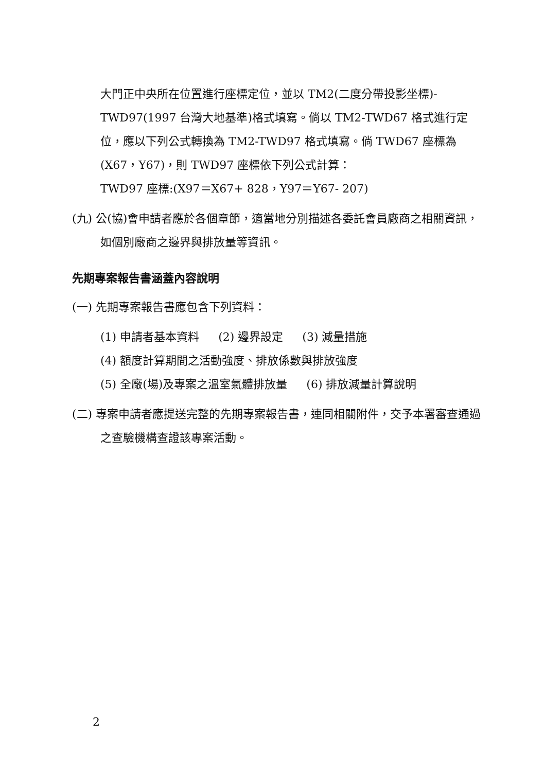大門正中央所在位置進行座標定位，並以 TM2(二度分帶投影坐標)-TWD97(1997 台灣大地基準)格式填寫。倘以 TM2-TWD67 格式進行定位，應以下列公式轉換為 TM2-TWD97 格式填寫。倘 TWD67 座標為(X67，Y67)，則 TWD97 座標依下列公式計算：
TWD97 座標:(X97＝X67+ 828，Y97＝Y67- 207)
(九) 公(協)會申請者應於各個章節，適當地分別描述各委託會員廠商之相關資訊，如個別廠商之邊界與排放量等資訊。
先期專案報告書涵蓋內容說明
(一) 先期專案報告書應包含下列資料：
(1) 申請者基本資料 (2) 邊界設定 (3) 減量措施
(4) 額度計算期間之活動強度、排放係數與排放強度
(5) 全廠(場)及專案之溫室氣體排放量 (6) 排放減量計算說明
(二) 專案申請者應提送完整的先期專案報告書，連同相關附件，交予本署審查通過之查驗機構查證該專案活動。
2